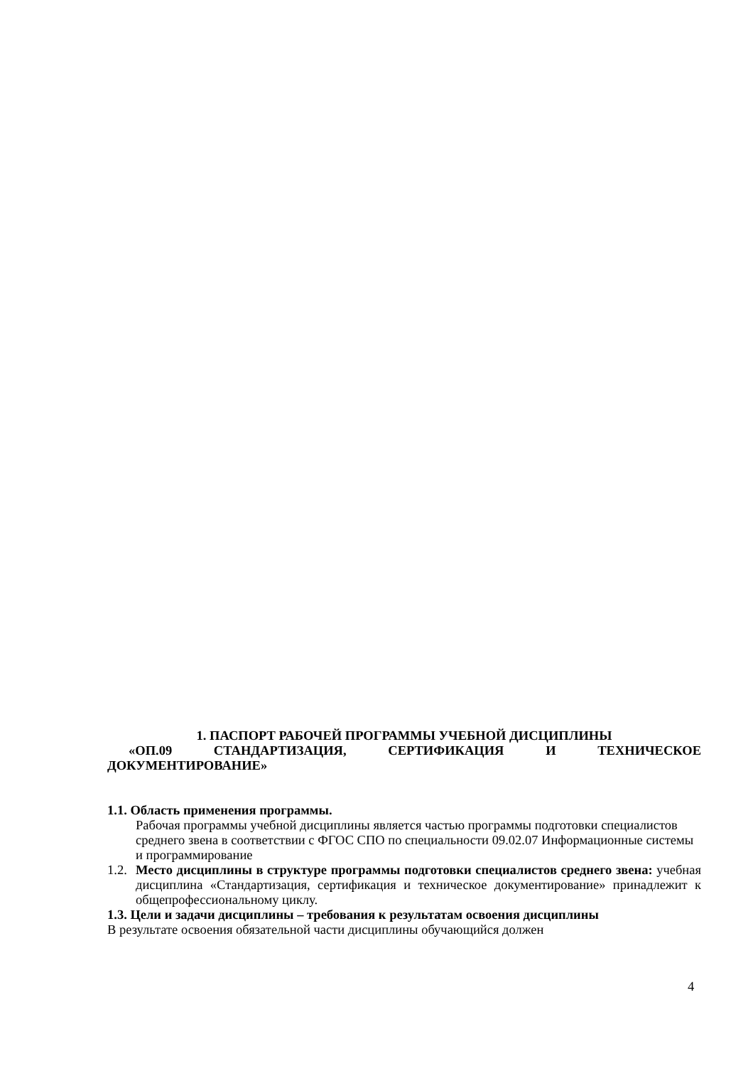1. ПАСПОРТ РАБОЧЕЙ ПРОГРАММЫ УЧЕБНОЙ ДИСЦИПЛИНЫ
«ОП.09 СТАНДАРТИЗАЦИЯ, СЕРТИФИКАЦИЯ И ТЕХНИЧЕСКОЕ
ДОКУМЕНТИРОВАНИЕ»
1.1. Область применения программы.
Рабочая программы учебной дисциплины является частью программы подготовки специалистов среднего звена в соответствии с ФГОС СПО по специальности 09.02.07 Информационные системы и программирование
1.2.
Место дисциплины в структуре программы подготовки специалистов среднего звена: учебная дисциплина «Стандартизация, сертификация и техническое документирование» принадлежит к общепрофессиональному циклу.
1.3. Цели и задачи дисциплины – требования к результатам освоения дисциплины
В результате освоения обязательной части дисциплины обучающийся должен
4